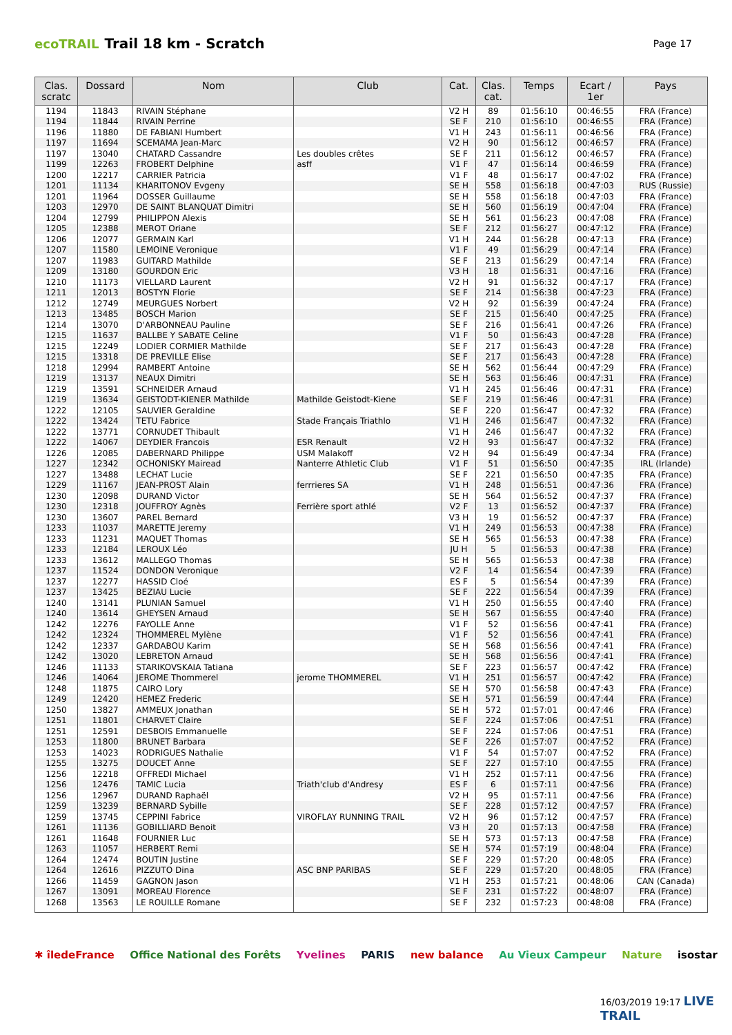ecoTRAIL Trail 18 km - Scratch Page 17
| Clas. scratc | Dossard | Nom | Club | Cat. | Clas. cat. | Temps | Ecart / 1er | Pays |
| --- | --- | --- | --- | --- | --- | --- | --- | --- |
| 1194 | 11843 | RIVAIN Stéphane | | V2 H | 89 | 01:56:10 | 00:46:55 | FRA (France) |
| 1194 | 11844 | RIVAIN Perrine | | SE F | 210 | 01:56:10 | 00:46:55 | FRA (France) |
| 1196 | 11880 | DE FABIANI Humbert | | V1 H | 243 | 01:56:11 | 00:46:56 | FRA (France) |
| 1197 | 11694 | SCEMAMA Jean-Marc | | V2 H | 90 | 01:56:12 | 00:46:57 | FRA (France) |
| 1197 | 13040 | CHATARD Cassandre | Les doubles crêtes | SE F | 211 | 01:56:12 | 00:46:57 | FRA (France) |
| 1199 | 12263 | FROBERT Delphine | asff | V1 F | 47 | 01:56:14 | 00:46:59 | FRA (France) |
| 1200 | 12217 | CARRIER Patricia | | V1 F | 48 | 01:56:17 | 00:47:02 | FRA (France) |
| 1201 | 11134 | KHARITONOV Evgeny | | SE H | 558 | 01:56:18 | 00:47:03 | RUS (Russie) |
| 1201 | 11964 | DOSSER Guillaume | | SE H | 558 | 01:56:18 | 00:47:03 | FRA (France) |
| 1203 | 12970 | DE SAINT BLANQUAT Dimitri | | SE H | 560 | 01:56:19 | 00:47:04 | FRA (France) |
| 1204 | 12799 | PHILIPPON Alexis | | SE H | 561 | 01:56:23 | 00:47:08 | FRA (France) |
| 1205 | 12388 | MEROT Oriane | | SE F | 212 | 01:56:27 | 00:47:12 | FRA (France) |
| 1206 | 12077 | GERMAIN Karl | | V1 H | 244 | 01:56:28 | 00:47:13 | FRA (France) |
| 1207 | 11580 | LEMOINE Veronique | | V1 F | 49 | 01:56:29 | 00:47:14 | FRA (France) |
| 1207 | 11983 | GUITARD Mathilde | | SE F | 213 | 01:56:29 | 00:47:14 | FRA (France) |
| 1209 | 13180 | GOURDON Eric | | V3 H | 18 | 01:56:31 | 00:47:16 | FRA (France) |
| 1210 | 11173 | VIELLARD Laurent | | V2 H | 91 | 01:56:32 | 00:47:17 | FRA (France) |
| 1211 | 12013 | BOSTYN Florie | | SE F | 214 | 01:56:38 | 00:47:23 | FRA (France) |
| 1212 | 12749 | MEURGUES Norbert | | V2 H | 92 | 01:56:39 | 00:47:24 | FRA (France) |
| 1213 | 13485 | BOSCH Marion | | SE F | 215 | 01:56:40 | 00:47:25 | FRA (France) |
| 1214 | 13070 | D'ARBONNEAU Pauline | | SE F | 216 | 01:56:41 | 00:47:26 | FRA (France) |
| 1215 | 11637 | BALLBE Y SABATE Celine | | V1 F | 50 | 01:56:43 | 00:47:28 | FRA (France) |
| 1215 | 12249 | LODIER CORMIER Mathilde | | SE F | 217 | 01:56:43 | 00:47:28 | FRA (France) |
| 1215 | 13318 | DE PREVILLE Elise | | SE F | 217 | 01:56:43 | 00:47:28 | FRA (France) |
| 1218 | 12994 | RAMBERT Antoine | | SE H | 562 | 01:56:44 | 00:47:29 | FRA (France) |
| 1219 | 13137 | NEAUX Dimitri | | SE H | 563 | 01:56:46 | 00:47:31 | FRA (France) |
| 1219 | 13591 | SCHNEIDER Arnaud | | V1 H | 245 | 01:56:46 | 00:47:31 | FRA (France) |
| 1219 | 13634 | GEISTODT-KIENER Mathilde | Mathilde Geistodt-Kiene | SE F | 219 | 01:56:46 | 00:47:31 | FRA (France) |
| 1222 | 12105 | SAUVIER Geraldine | | SE F | 220 | 01:56:47 | 00:47:32 | FRA (France) |
| 1222 | 13424 | TETU Fabrice | Stade Français Triathlo | V1 H | 246 | 01:56:47 | 00:47:32 | FRA (France) |
| 1222 | 13771 | CORNUDET Thibault | | V1 H | 246 | 01:56:47 | 00:47:32 | FRA (France) |
| 1222 | 14067 | DEYDIER Francois | ESR Renault | V2 H | 93 | 01:56:47 | 00:47:32 | FRA (France) |
| 1226 | 12085 | DABERNARD Philippe | USM Malakoff | V2 H | 94 | 01:56:49 | 00:47:34 | FRA (France) |
| 1227 | 12342 | OCHONISKY Mairead | Nanterre Athletic Club | V1 F | 51 | 01:56:50 | 00:47:35 | IRL (Irlande) |
| 1227 | 13488 | LECHAT Lucie | | SE F | 221 | 01:56:50 | 00:47:35 | FRA (France) |
| 1229 | 11167 | JEAN-PROST Alain | ferrrieres SA | V1 H | 248 | 01:56:51 | 00:47:36 | FRA (France) |
| 1230 | 12098 | DURAND Victor | | SE H | 564 | 01:56:52 | 00:47:37 | FRA (France) |
| 1230 | 12318 | JOUFFROY Agnès | Ferrière sport athlé | V2 F | 13 | 01:56:52 | 00:47:37 | FRA (France) |
| 1230 | 13607 | PAREL Bernard | | V3 H | 19 | 01:56:52 | 00:47:37 | FRA (France) |
| 1233 | 11037 | MARETTE Jeremy | | V1 H | 249 | 01:56:53 | 00:47:38 | FRA (France) |
| 1233 | 11231 | MAQUET Thomas | | SE H | 565 | 01:56:53 | 00:47:38 | FRA (France) |
| 1233 | 12184 | LEROUX Léo | | JU H | 5 | 01:56:53 | 00:47:38 | FRA (France) |
| 1233 | 13612 | MALLEGO Thomas | | SE H | 565 | 01:56:53 | 00:47:38 | FRA (France) |
| 1237 | 11524 | DONDON Veronique | | V2 F | 14 | 01:56:54 | 00:47:39 | FRA (France) |
| 1237 | 12277 | HASSID Cloé | | ES F | 5 | 01:56:54 | 00:47:39 | FRA (France) |
| 1237 | 13425 | BEZIAU Lucie | | SE F | 222 | 01:56:54 | 00:47:39 | FRA (France) |
| 1240 | 13141 | PLUNIAN Samuel | | V1 H | 250 | 01:56:55 | 00:47:40 | FRA (France) |
| 1240 | 13614 | GHEYSEN Arnaud | | SE H | 567 | 01:56:55 | 00:47:40 | FRA (France) |
| 1242 | 12276 | FAYOLLE Anne | | V1 F | 52 | 01:56:56 | 00:47:41 | FRA (France) |
| 1242 | 12324 | THOMMEREL Mylène | | V1 F | 52 | 01:56:56 | 00:47:41 | FRA (France) |
| 1242 | 12337 | GARDABOU Karim | | SE H | 568 | 01:56:56 | 00:47:41 | FRA (France) |
| 1242 | 13020 | LEBRETON Arnaud | | SE H | 568 | 01:56:56 | 00:47:41 | FRA (France) |
| 1246 | 11133 | STARIKOVSKAIA Tatiana | | SE F | 223 | 01:56:57 | 00:47:42 | FRA (France) |
| 1246 | 14064 | JEROME Thommerel | jerome THOMMEREL | V1 H | 251 | 01:56:57 | 00:47:42 | FRA (France) |
| 1248 | 11875 | CAIRO Lory | | SE H | 570 | 01:56:58 | 00:47:43 | FRA (France) |
| 1249 | 12420 | HEMEZ Frederic | | SE H | 571 | 01:56:59 | 00:47:44 | FRA (France) |
| 1250 | 13827 | AMMEUX Jonathan | | SE H | 572 | 01:57:01 | 00:47:46 | FRA (France) |
| 1251 | 11801 | CHARVET Claire | | SE F | 224 | 01:57:06 | 00:47:51 | FRA (France) |
| 1251 | 12591 | DESBOIS Emmanuelle | | SE F | 224 | 01:57:06 | 00:47:51 | FRA (France) |
| 1253 | 11800 | BRUNET Barbara | | SE F | 226 | 01:57:07 | 00:47:52 | FRA (France) |
| 1253 | 14023 | RODRIGUES Nathalie | | V1 F | 54 | 01:57:07 | 00:47:52 | FRA (France) |
| 1255 | 13275 | DOUCET Anne | | SE F | 227 | 01:57:10 | 00:47:55 | FRA (France) |
| 1256 | 12218 | OFFREDI Michael | | V1 H | 252 | 01:57:11 | 00:47:56 | FRA (France) |
| 1256 | 12476 | TAMIC Lucia | Triath'club d'Andresy | ES F | 6 | 01:57:11 | 00:47:56 | FRA (France) |
| 1256 | 12967 | DURAND Raphaël | | V2 H | 95 | 01:57:11 | 00:47:56 | FRA (France) |
| 1259 | 13239 | BERNARD Sybille | | SE F | 228 | 01:57:12 | 00:47:57 | FRA (France) |
| 1259 | 13745 | CEPPINI Fabrice | VIROFLAY RUNNING TRAIL | V2 H | 96 | 01:57:12 | 00:47:57 | FRA (France) |
| 1261 | 11136 | GOBILLIARD Benoit | | V3 H | 20 | 01:57:13 | 00:47:58 | FRA (France) |
| 1261 | 11648 | FOURNIER Luc | | SE H | 573 | 01:57:13 | 00:47:58 | FRA (France) |
| 1263 | 11057 | HERBERT Remi | | SE H | 574 | 01:57:19 | 00:48:04 | FRA (France) |
| 1264 | 12474 | BOUTIN Justine | | SE F | 229 | 01:57:20 | 00:48:05 | FRA (France) |
| 1264 | 12616 | PIZZUTO Dina | ASC BNP PARIBAS | SE F | 229 | 01:57:20 | 00:48:05 | FRA (France) |
| 1266 | 11459 | GAGNON Jason | | V1 H | 253 | 01:57:21 | 00:48:06 | CAN (Canada) |
| 1267 | 13091 | MOREAU Florence | | SE F | 231 | 01:57:22 | 00:48:07 | FRA (France) |
| 1268 | 13563 | LE ROUILLE Romane | | SE F | 232 | 01:57:23 | 00:48:08 | FRA (France) |
✱ îledeFrance Office National des Forêts Yvelines PARIS new balance Au Vieux Campeur Nature isostar
16/03/2019 19:17 LIVE TRAIL